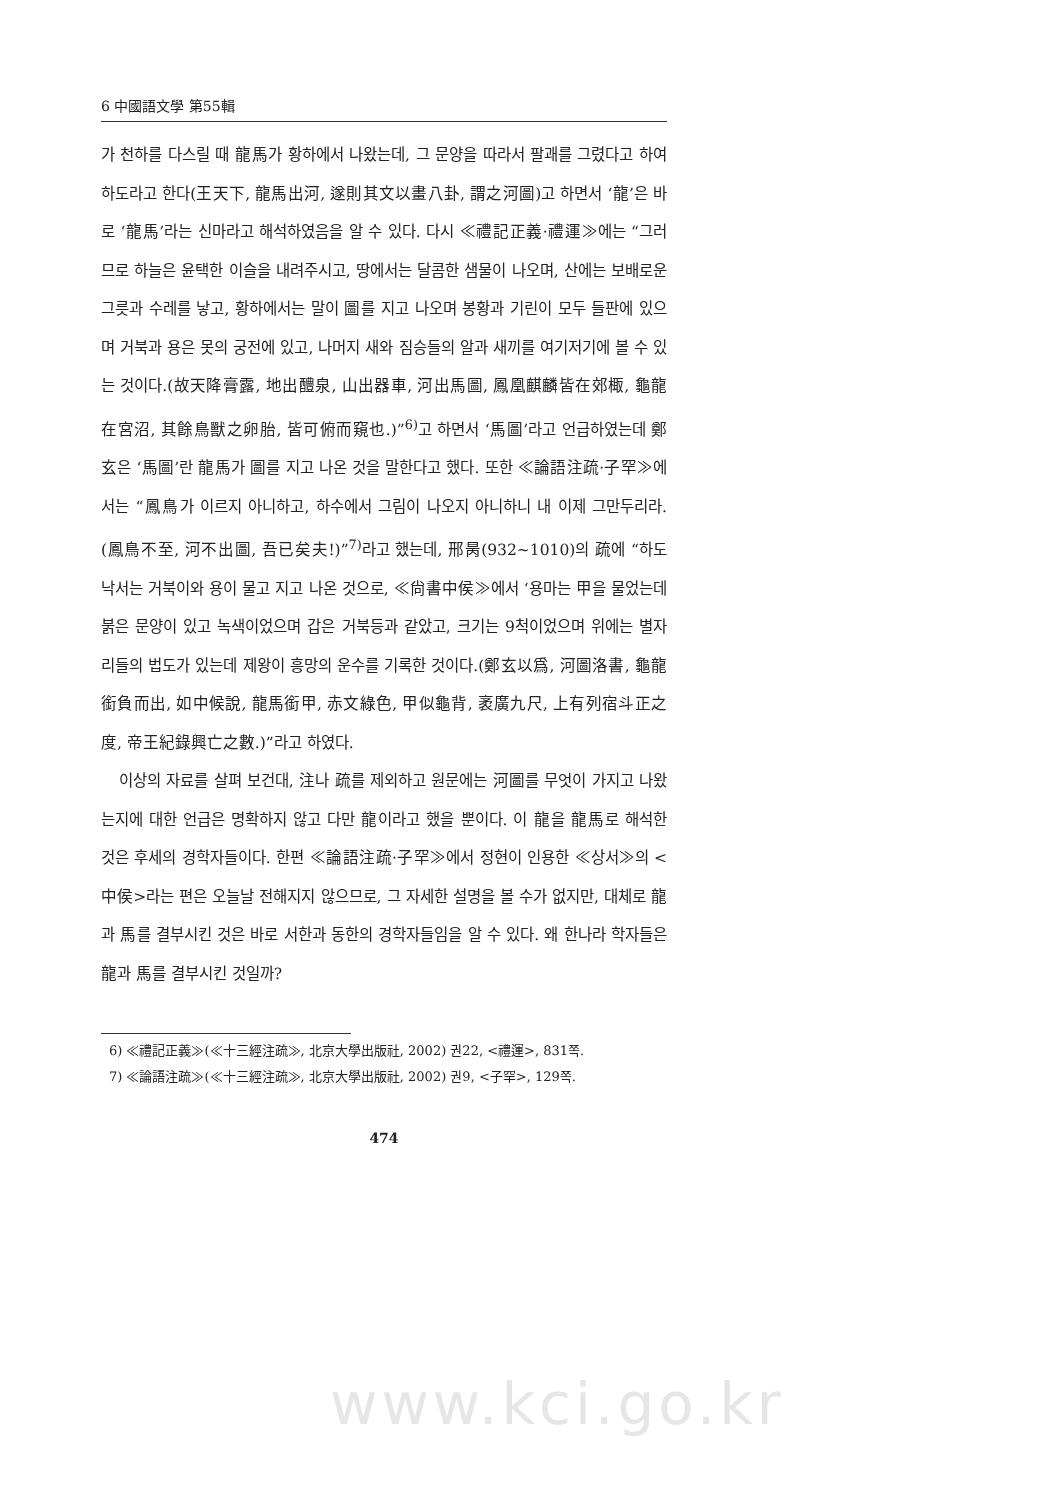6 中國語文學 第55輯
가 천하를 다스릴 때 龍馬가 황하에서 나왔는데, 그 문양을 따라서 팔괘를 그렸다고 하여 하도라고 한다(王天下, 龍馬出河, 遂則其文以畫八卦, 謂之河圖)고 하면서 ‘龍’은 바로 ‘龍馬’라는 신마라고 해석하였음을 알 수 있다. 다시 ≪禮記正義·禮運≫에는 “그러므로 하늘은 윤택한 이슬을 내려주시고, 땅에서는 달콤한 샘물이 나오며, 산에는 보배로운 그릇과 수레를 낳고, 황하에서는 말이 圖를 지고 나오며 봉황과 기린이 모두 들판에 있으며 거북과 용은 못의 궁전에 있고, 나머지 새와 짐승들의 알과 새끼를 여기저기에 볼 수 있는 것이다.(故天降膏露, 地出醴泉, 山出器車, 河出馬圖, 鳳凰麒麟皆在郊棷, 龜龍在宮沼, 其餘鳥獸之卵胎, 皆可俯而窺也.)”<sup>6)</sup>고 하면서 ‘馬圖’라고 언급하였는데 鄭玄은 ‘馬圖’란 龍馬가 圖를 지고 나온 것을 말한다고 했다. 또한 ≪論語注疏·子罕≫에서는 “鳳鳥가 이르지 아니하고, 하수에서 그림이 나오지 아니하니 내 이제 그만두리라.(鳳鳥不至, 河不出圖, 吾已矣夫!)”<sup>7)</sup>라고 했는데, 邢昺(932~1010)의 疏에 “하도 낙서는 거북이와 용이 물고 지고 나온 것으로, ≪尙書中侯≫에서 ‘용마는 甲을 물었는데 붉은 문양이 있고 녹색이었으며 갑은 거북등과 같았고, 크기는 9척이었으며 위에는 별자리들의 법도가 있는데 제왕이 흥망의 운수를 기록한 것이다.(鄭玄以爲, 河圖洛書, 龜龍銜負而出, 如中候說, 龍馬銜甲, 赤文綠色, 甲似龜背, 袤廣九尺, 上有列宿斗正之度, 帝王紀錄興亡之數.)”라고 하였다.
이상의 자료를 살펴 보건대, 注나 疏를 제외하고 원문에는 河圖를 무엇이 가지고 나왔는지에 대한 언급은 명확하지 않고 다만 龍이라고 했을 뿐이다. 이 龍을 龍馬로 해석한 것은 후세의 경학자들이다. 한편 ≪論語注疏·子罕≫에서 정현이 인용한 ≪상서≫의 <中侯>라는 편은 오늘날 전해지지 않으므로, 그 자세한 설명을 볼 수가 없지만, 대체로 龍과 馬를 결부시킨 것은 바로 서한과 동한의 경학자들임을 알 수 있다. 왜 한나라 학자들은 龍과 馬를 결부시킨 것일까?
6) ≪禮記正義≫(≪十三經注疏≫, 北京大學出版社, 2002) 권22, <禮運>, 831쪽.
7) ≪論語注疏≫(≪十三經注疏≫, 北京大學出版社, 2002) 권9, <子罕>, 129쪽.
474
www.kci.go.kr